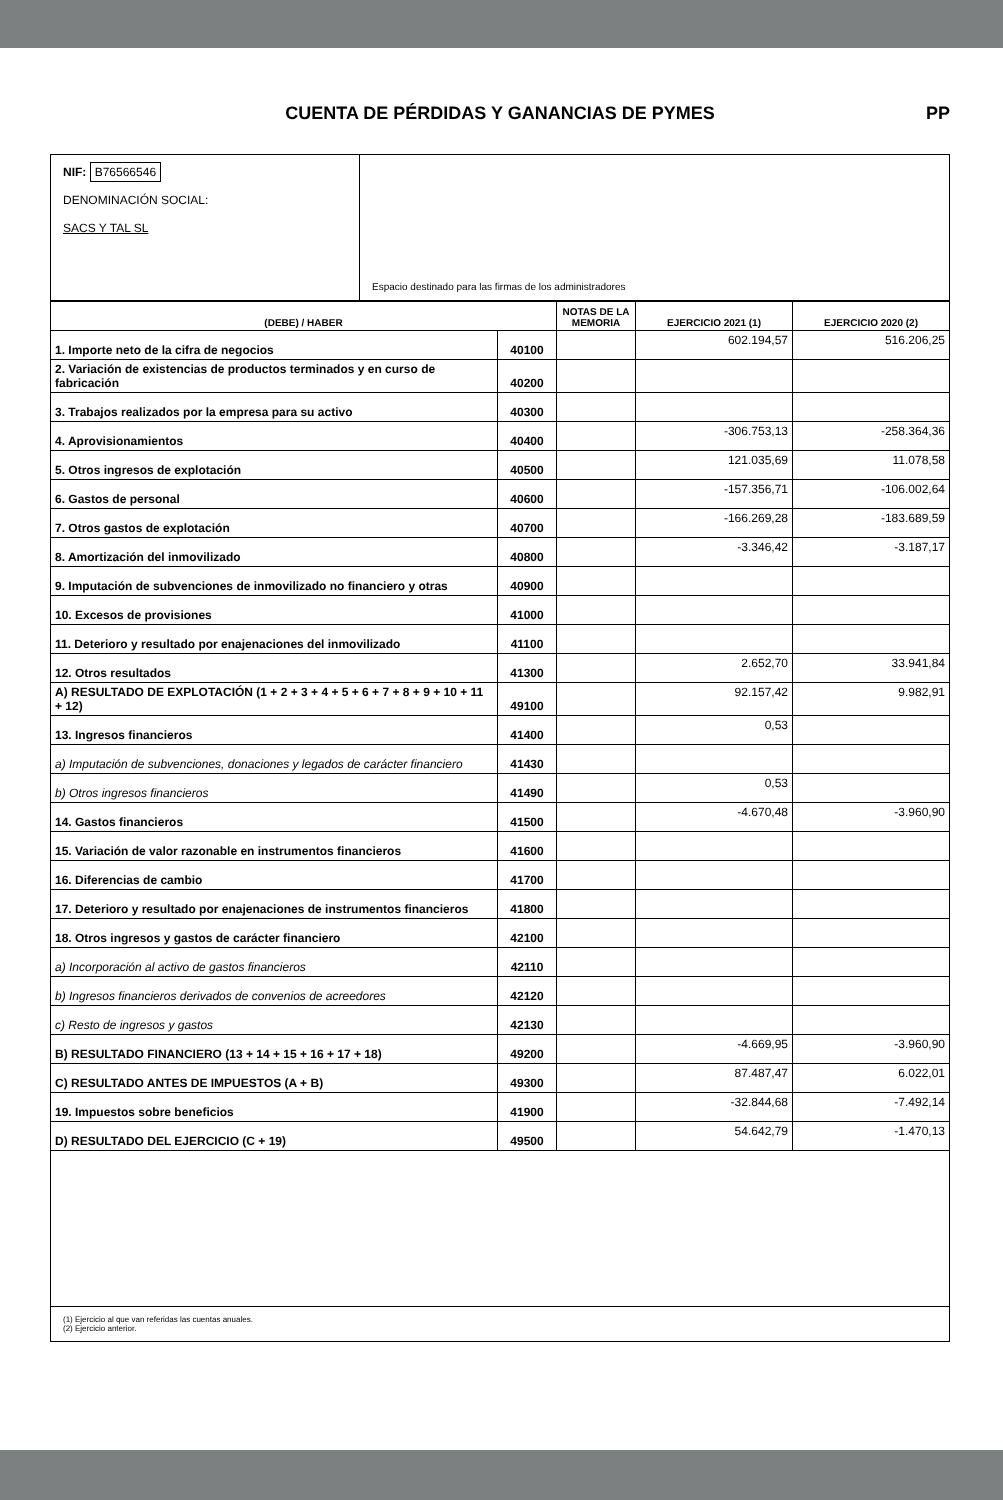CUENTA DE PÉRDIDAS Y GANANCIAS DE PYMES PP
NIF: B76566546
DENOMINACIÓN SOCIAL:
SACS Y TAL SL
Espacio destinado para las firmas de los administradores
| (DEBE) / HABER | | NOTAS DE LA MEMORIA | EJERCICIO 2021 (1) | EJERCICIO 2020 (2) |
| --- | --- | --- | --- | --- |
| 1. Importe neto de la cifra de negocios | 40100 | | 602.194,57 | 516.206,25 |
| 2. Variación de existencias de productos terminados y en curso de fabricación | 40200 | | | |
| 3. Trabajos realizados por la empresa para su activo | 40300 | | | |
| 4. Aprovisionamientos | 40400 | | -306.753,13 | -258.364,36 |
| 5. Otros ingresos de explotación | 40500 | | 121.035,69 | 11.078,58 |
| 6. Gastos de personal | 40600 | | -157.356,71 | -106.002,64 |
| 7. Otros gastos de explotación | 40700 | | -166.269,28 | -183.689,59 |
| 8. Amortización del inmovilizado | 40800 | | -3.346,42 | -3.187,17 |
| 9. Imputación de subvenciones de inmovilizado no financiero y otras | 40900 | | | |
| 10. Excesos de provisiones | 41000 | | | |
| 11. Deterioro y resultado por enajenaciones del inmovilizado | 41100 | | | |
| 12. Otros resultados | 41300 | | 2.652,70 | 33.941,84 |
| A) RESULTADO DE EXPLOTACIÓN (1 + 2 + 3 + 4 + 5 + 6 + 7 + 8 + 9 + 10 + 11 + 12) | 49100 | | 92.157,42 | 9.982,91 |
| 13. Ingresos financieros | 41400 | | 0,53 | |
| a) Imputación de subvenciones, donaciones y legados de carácter financiero | 41430 | | | |
| b) Otros ingresos financieros | 41490 | | 0,53 | |
| 14. Gastos financieros | 41500 | | -4.670,48 | -3.960,90 |
| 15. Variación de valor razonable en instrumentos financieros | 41600 | | | |
| 16. Diferencias de cambio | 41700 | | | |
| 17. Deterioro y resultado por enajenaciones de instrumentos financieros | 41800 | | | |
| 18. Otros ingresos y gastos de carácter financiero | 42100 | | | |
| a) Incorporación al activo de gastos financieros | 42110 | | | |
| b) Ingresos financieros derivados de convenios de acreedores | 42120 | | | |
| c) Resto de ingresos y gastos | 42130 | | | |
| B) RESULTADO FINANCIERO (13 + 14 + 15 + 16 + 17 + 18) | 49200 | | -4.669,95 | -3.960,90 |
| C) RESULTADO ANTES DE IMPUESTOS (A + B) | 49300 | | 87.487,47 | 6.022,01 |
| 19. Impuestos sobre beneficios | 41900 | | -32.844,68 | -7.492,14 |
| D) RESULTADO DEL EJERCICIO (C + 19) | 49500 | | 54.642,79 | -1.470,13 |
(1) Ejercicio al que van referidas las cuentas anuales.
(2) Ejercicio anterior.